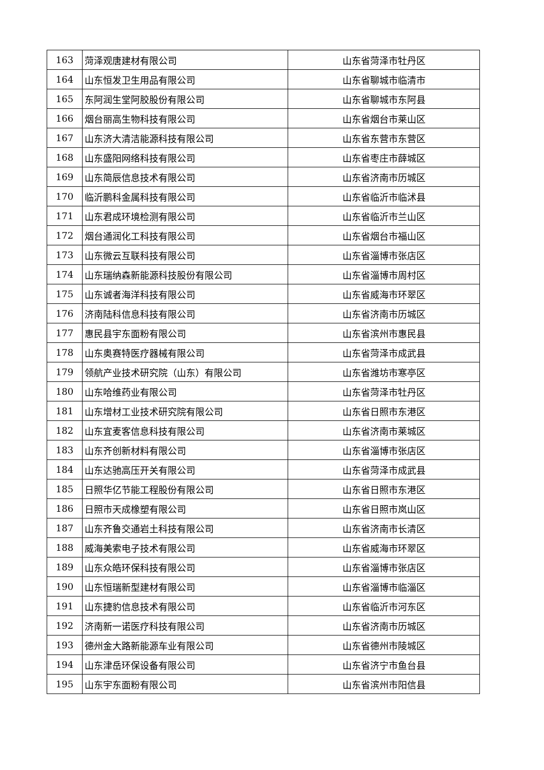| 163 | 菏泽观唐建材有限公司 | 山东省菏泽市牡丹区 |
| 164 | 山东恒发卫生用品有限公司 | 山东省聊城市临清市 |
| 165 | 东阿润生堂阿胶股份有限公司 | 山东省聊城市东阿县 |
| 166 | 烟台丽高生物科技有限公司 | 山东省烟台市莱山区 |
| 167 | 山东济大清洁能源科技有限公司 | 山东省东营市东营区 |
| 168 | 山东盛阳网络科技有限公司 | 山东省枣庄市薛城区 |
| 169 | 山东简辰信息技术有限公司 | 山东省济南市历城区 |
| 170 | 临沂鹏科金属科技有限公司 | 山东省临沂市临沭县 |
| 171 | 山东君成环境检测有限公司 | 山东省临沂市兰山区 |
| 172 | 烟台通润化工科技有限公司 | 山东省烟台市福山区 |
| 173 | 山东微云互联科技有限公司 | 山东省淄博市张店区 |
| 174 | 山东瑞纳森新能源科技股份有限公司 | 山东省淄博市周村区 |
| 175 | 山东诚者海洋科技有限公司 | 山东省威海市环翠区 |
| 176 | 济南陆科信息科技有限公司 | 山东省济南市历城区 |
| 177 | 惠民县宇东面粉有限公司 | 山东省滨州市惠民县 |
| 178 | 山东奥赛特医疗器械有限公司 | 山东省菏泽市成武县 |
| 179 | 领航产业技术研究院（山东）有限公司 | 山东省潍坊市寒亭区 |
| 180 | 山东哈维药业有限公司 | 山东省菏泽市牡丹区 |
| 181 | 山东增材工业技术研究院有限公司 | 山东省日照市东港区 |
| 182 | 山东宜麦客信息科技有限公司 | 山东省济南市莱城区 |
| 183 | 山东齐创新材料有限公司 | 山东省淄博市张店区 |
| 184 | 山东达驰高压开关有限公司 | 山东省菏泽市成武县 |
| 185 | 日照华亿节能工程股份有限公司 | 山东省日照市东港区 |
| 186 | 日照市天成橡塑有限公司 | 山东省日照市岚山区 |
| 187 | 山东齐鲁交通岩土科技有限公司 | 山东省济南市长清区 |
| 188 | 威海美索电子技术有限公司 | 山东省威海市环翠区 |
| 189 | 山东众皓环保科技有限公司 | 山东省淄博市张店区 |
| 190 | 山东恒瑞新型建材有限公司 | 山东省淄博市临淄区 |
| 191 | 山东捷豹信息技术有限公司 | 山东省临沂市河东区 |
| 192 | 济南新一诺医疗科技有限公司 | 山东省济南市历城区 |
| 193 | 德州金大路新能源车业有限公司 | 山东省德州市陵城区 |
| 194 | 山东津岳环保设备有限公司 | 山东省济宁市鱼台县 |
| 195 | 山东宇东面粉有限公司 | 山东省滨州市阳信县 |